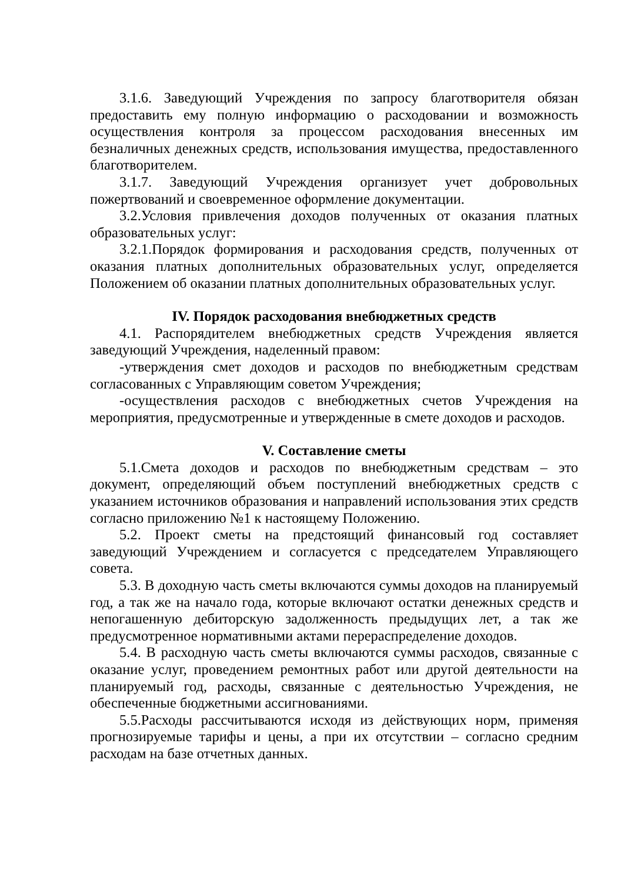3.1.6. Заведующий Учреждения по запросу благотворителя обязан предоставить ему полную информацию о расходовании и возможность осуществления контроля за процессом расходования внесенных им безналичных денежных средств, использования имущества, предоставленного благотворителем.
3.1.7. Заведующий Учреждения организует учет добровольных пожертвований и своевременное оформление документации.
3.2.Условия привлечения доходов полученных от оказания платных образовательных услуг:
3.2.1.Порядок формирования и расходования средств, полученных от оказания платных дополнительных образовательных услуг, определяется Положением об оказании платных дополнительных образовательных услуг.
IV. Порядок расходования внебюджетных средств
4.1. Распорядителем внебюджетных средств Учреждения является заведующий Учреждения, наделенный правом:
-утверждения смет доходов и расходов по внебюджетным средствам согласованных с Управляющим советом Учреждения;
-осуществления расходов с внебюджетных счетов Учреждения на мероприятия, предусмотренные и утвержденные в смете доходов и расходов.
V. Составление сметы
5.1.Смета доходов и расходов по внебюджетным средствам – это документ, определяющий объем поступлений внебюджетных средств с указанием источников образования и направлений использования этих средств согласно приложению №1 к настоящему Положению.
5.2. Проект сметы на предстоящий финансовый год составляет заведующий Учреждением и согласуется с председателем Управляющего совета.
5.3. В доходную часть сметы включаются суммы доходов на планируемый год, а так же на начало года, которые включают остатки денежных средств и непогашенную дебиторскую задолженность предыдущих лет, а так же предусмотренное нормативными актами перераспределение доходов.
5.4. В расходную часть сметы включаются суммы расходов, связанные с оказание услуг, проведением ремонтных работ или другой деятельности на планируемый год, расходы, связанные с деятельностью Учреждения, не обеспеченные бюджетными ассигнованиями.
5.5.Расходы рассчитываются исходя из действующих норм, применяя прогнозируемые тарифы и цены, а при их отсутствии – согласно средним расходам на базе отчетных данных.